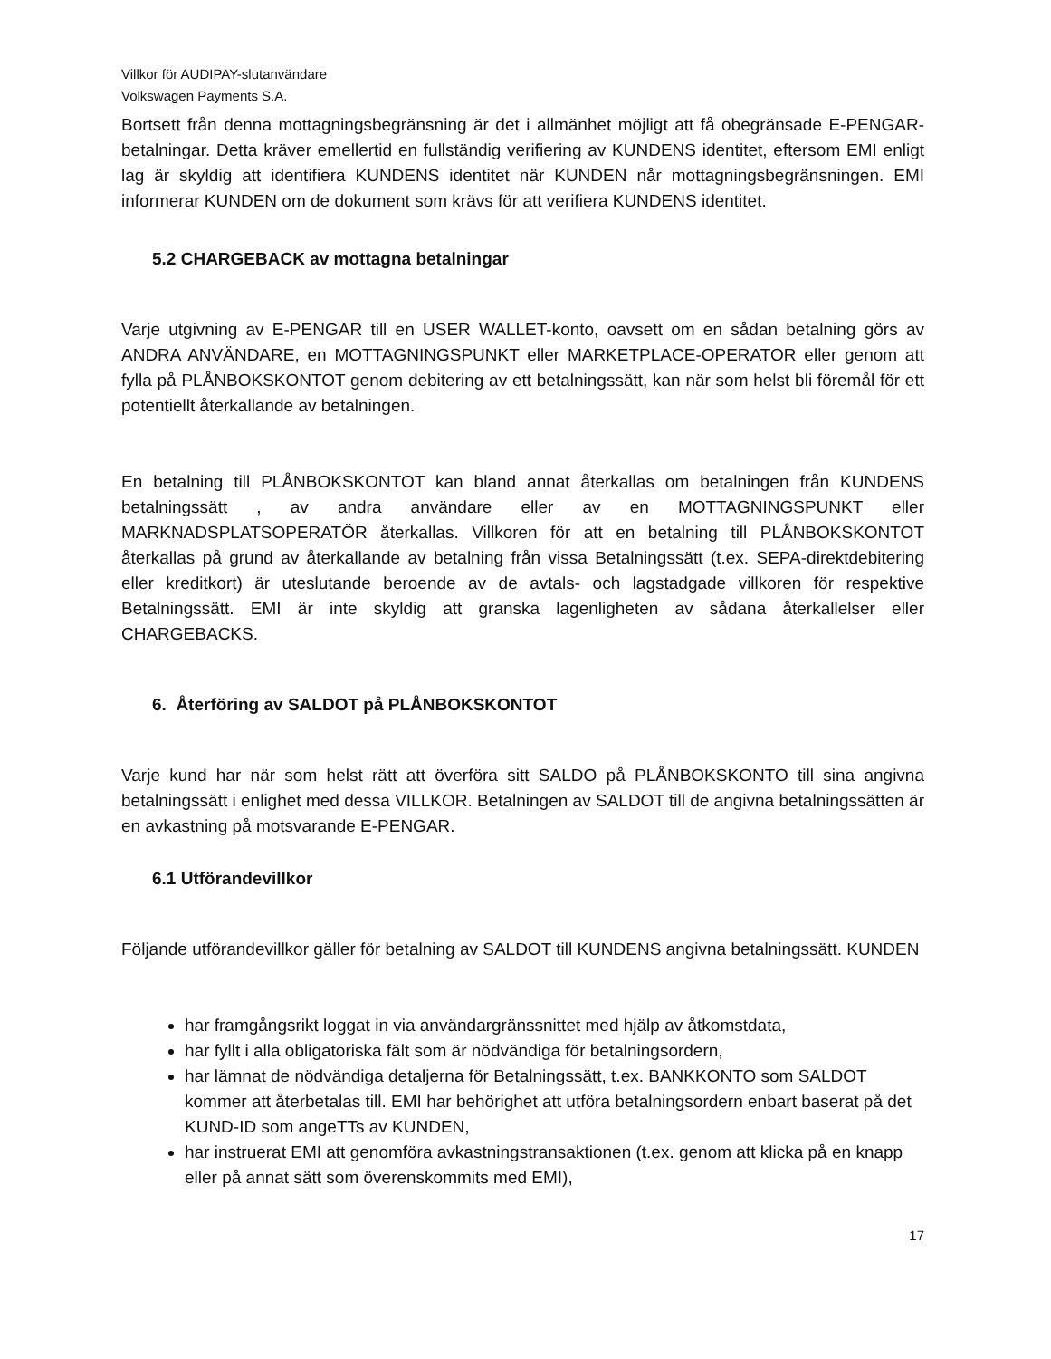Villkor för AUDIPAY-slutanvändare
Volkswagen Payments S.A.
Bortsett från denna mottagningsbegränsning är det i allmänhet möjligt att få obegränsade E-PENGAR-betalningar. Detta kräver emellertid en fullständig verifiering av KUNDENS identitet, eftersom EMI enligt lag är skyldig att identifiera KUNDENS identitet när KUNDEN når mottagningsbegränsningen. EMI informerar KUNDEN om de dokument som krävs för att verifiera KUNDENS identitet.
5.2 CHARGEBACK av mottagna betalningar
Varje utgivning av E-PENGAR till en USER WALLET-konto, oavsett om en sådan betalning görs av ANDRA ANVÄNDARE, en MOTTAGNINGSPUNKT eller MARKETPLACE-OPERATOR eller genom att fylla på PLÅNBOKSKONTOT genom debitering av ett betalningssätt, kan när som helst bli föremål för ett potentiellt återkallande av betalningen.
En betalning till PLÅNBOKSKONTOT kan bland annat återkallas om betalningen från KUNDENS betalningssätt , av andra användare eller av en MOTTAGNINGSPUNKT eller MARKNADSPLATSOPERATÖR återkallas. Villkoren för att en betalning till PLÅNBOKSKONTOT återkallas på grund av återkallande av betalning från vissa Betalningssätt (t.ex. SEPA-direktdebitering eller kreditkort) är uteslutande beroende av de avtals- och lagstadgade villkoren för respektive Betalningssätt. EMI är inte skyldig att granska lagenligheten av sådana återkallelser eller CHARGEBACKS.
6. Återföring av SALDOT på PLÅNBOKSKONTOT
Varje kund har när som helst rätt att överföra sitt SALDO på PLÅNBOKSKONTO till sina angivna betalningssätt i enlighet med dessa VILLKOR. Betalningen av SALDOT till de angivna betalningssätten är en avkastning på motsvarande E-PENGAR.
6.1 Utförandevillkor
Följande utförandevillkor gäller för betalning av SALDOT till KUNDENS angivna betalningssätt. KUNDEN
har framgångsrikt loggat in via användargränssnittet med hjälp av åtkomstdata,
har fyllt i alla obligatoriska fält som är nödvändiga för betalningsordern,
har lämnat de nödvändiga detaljerna för Betalningssätt, t.ex. BANKKONTO som SALDOT kommer att återbetalas till. EMI har behörighet att utföra betalningsordern enbart baserat på det KUND-ID som angeTTs av KUNDEN,
har instruerat EMI att genomföra avkastningstransaktionen (t.ex. genom att klicka på en knapp eller på annat sätt som överenskommits med EMI),
17